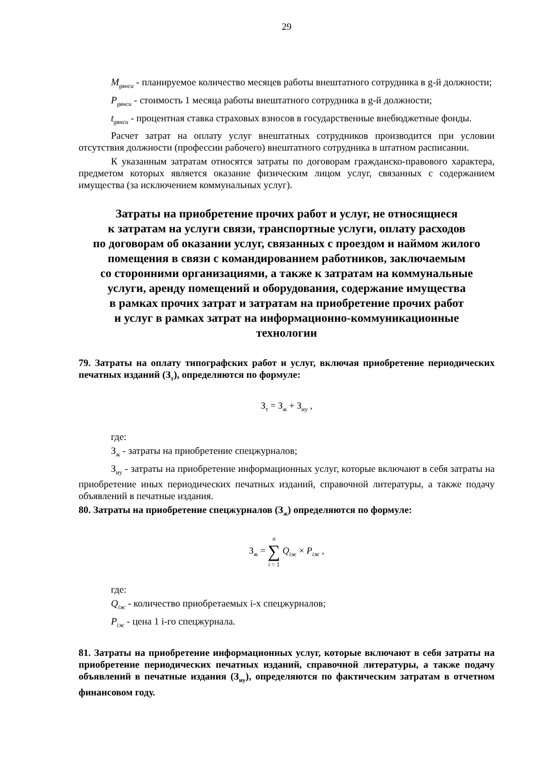29
M<sub>gвнси</sub> - планируемое количество месяцев работы внештатного сотрудника в g-й должности;
P<sub>gвнси</sub> - стоимость 1 месяца работы внештатного сотрудника в g-й должности;
t<sub>gвнси</sub> - процентная ставка страховых взносов в государственные внебюджетные фонды.
Расчет затрат на оплату услуг внештатных сотрудников производится при условии отсутствия должности (профессии рабочего) внештатного сотрудника в штатном расписании.
К указанным затратам относятся затраты по договорам гражданско-правового характера, предметом которых является оказание физическим лицом услуг, связанных с содержанием имущества (за исключением коммунальных услуг).
Затраты на приобретение прочих работ и услуг, не относящиеся
к затратам на услуги связи, транспортные услуги, оплату расходов
по договорам об оказании услуг, связанных с проездом и наймом жилого
помещения в связи с командированием работников, заключаемым
со сторонними организациями, а также к затратам на коммунальные
услуги, аренду помещений и оборудования, содержание имущества
в рамках прочих затрат и затратам на приобретение прочих работ
и услуг в рамках затрат на информационно-коммуникационные
технологии
79. Затраты на оплату типографских работ и услуг, включая приобретение периодических печатных изданий (З<sub>т</sub>), определяются по формуле:
З<sub>т</sub> = З<sub>ж</sub> + З<sub>иу</sub> ,
где:
З<sub>ж</sub> - затраты на приобретение спецжурналов;
З<sub>иу</sub> - затраты на приобретение информационных услуг, которые включают в себя затраты на приобретение иных периодических печатных изданий, справочной литературы, а также подачу объявлений в печатные издания.
80. Затраты на приобретение спецжурналов (З<sub>ж</sub>) определяются по формуле:
З<sub>ж</sub> = n ∑ i = 1 Q<sub>iж</sub> × P<sub>iж</sub> ,
где:
Q<sub>iж</sub> - количество приобретаемых i-х спецжурналов;
P<sub>iж</sub> - цена 1 i-го спецжурнала.
81. Затраты на приобретение информационных услуг, которые включают в себя затраты на приобретение периодических печатных изданий, справочной литературы, а также подачу объявлений в печатные издания (З<sub>иу</sub>), определяются по фактическим затратам в отчетном финансовом году.